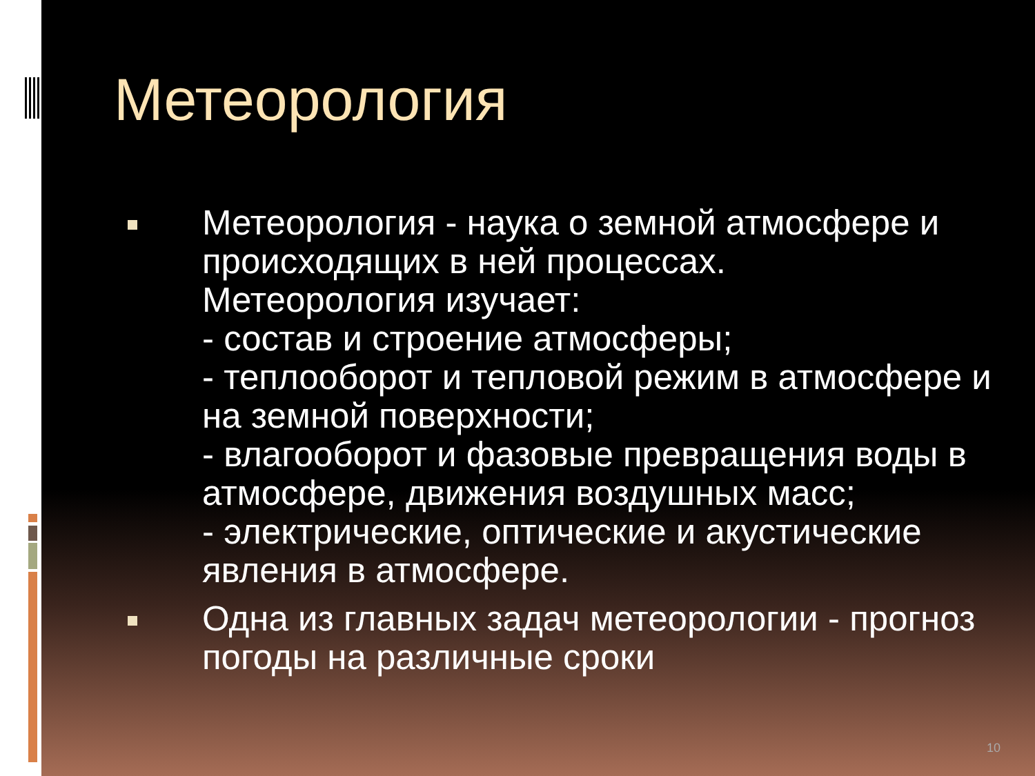Метеорология
Метеорология - наука о земной атмосфере и происходящих в ней процессах.
Метеорология изучает:
- состав и строение атмосферы;
- теплооборот и тепловой режим в атмосфере и на земной поверхности;
- влагооборот и фазовые превращения воды в атмосфере, движения воздушных масс;
- электрические, оптические и акустические явления в атмосфере.
Одна из главных задач метеорологии - прогноз погоды на различные сроки
10